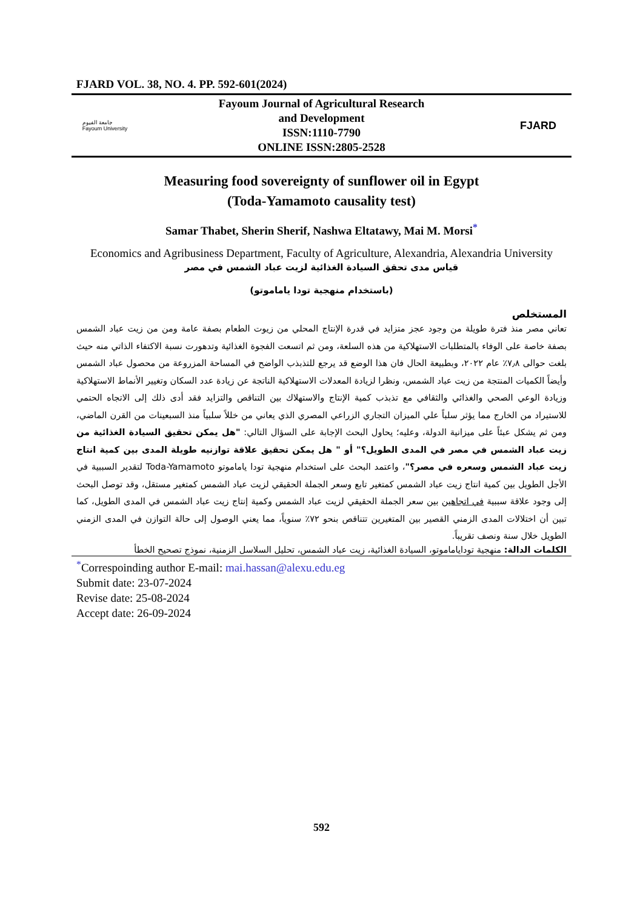FJARD VOL. 38, NO. 4. PP. 592-601(2024)
جامعة الفيوم
Fayoum University
Fayoum Journal of Agricultural Research
and Development
ISSN:1110-7790
ONLINE ISSN:2805-2528
FJARD
Measuring food sovereignty of sunflower oil in Egypt
(Toda-Yamamoto causality test)
Samar Thabet, Sherin Sherif, Nashwa Eltatawy, Mai M. Morsi<sup>*</sup>
Economics and Agribusiness Department, Faculty of Agriculture, Alexandria, Alexandria University
قياس مدى تحقق السيادة الغذائية لزيت عباد الشمس في مصر
(باستخدام منهجية تودا ياماموتو)
المستخلص
تعاني مصر منذ فترة طويلة من وجود عجز متزايد في قدرة الإنتاج المحلي من زيوت الطعام بصفة عامة ومن من زيت عباد الشمس بصفة خاصة على الوفاء بالمتطلبات الاستهلاكية من هذه السلعة، ومن ثم اتسعت الفجوة الغذائية وتدهورت نسبة الاكتفاء الذاتي منه حيث بلغت حوالى ٧٫٨٪ عام ٢٠٢٢، وبطبيعة الحال فان هذا الوضع قد يرجع للتذبذب الواضح في المساحة المزروعة من محصول عباد الشمس وأيضاً الكميات المنتجة من زيت عباد الشمس، ونظرا لزيادة المعدلات الاستهلاكية الناتجة عن زيادة عدد السكان وتغيير الأنماط الاستهلاكية وزيادة الوعي الصحي والغذائي والثقافي مع تذبذب كمية الإنتاج والاستهلاك بين التناقص والتزايد فقد أدى ذلك إلى الاتجاه الحتمي للاستيراد من الخارج مما يؤثر سلباً علي الميزان التجاري الزراعي المصري الذي يعاني من خللاً سلبياً منذ السبعينات من القرن الماضي، ومن ثم يشكل عبئاً على ميزانية الدولة، وعليه؛ يحاول البحث الإجابة على السؤال التالي: "هل يمكن تحقيق السيادة الغذائية من زيت عباد الشمس في مصر في المدى الطويل؟" أو " هل يمكن تحقيق علاقة توازنيه طويلة المدى بين كمية انتاج زيت عباد الشمس وسعره في مصر؟"، واعتمد البحث على استخدام منهجية تودا ياماموتو Toda-Yamamoto لتقدير السببية في الأجل الطويل بين كمية انتاج زيت عباد الشمس كمتغير تابع وسعر الجملة الحقيقي لزيت عباد الشمس كمتغير مستقل، وقد توصل البحث إلى وجود علاقة سببية في اتجاهين بين سعر الجملة الحقيقي لزيت عباد الشمس وكمية إنتاج زيت عباد الشمس في المدى الطويل، كما تبين أن اختلالات المدى الزمني القصير بين المتغيرين تتناقص بنحو ٧٢٪ سنوياً، مما يعني الوصول إلى حالة التوازن في المدى الزمني الطويل خلال سنة ونصف تقريباً.
الكلمات الدالة: منهجية توداياماموتو، السيادة الغذائية، زيت عباد الشمس، تحليل السلاسل الزمنية، نموذج تصحيح الخطأ
<sup>*</sup> Correspoinding author E-mail: mai.hassan@alexu.edu.eg
Submit date: 23-07-2024
Revise date: 25-08-2024
Accept date: 26-09-2024
592